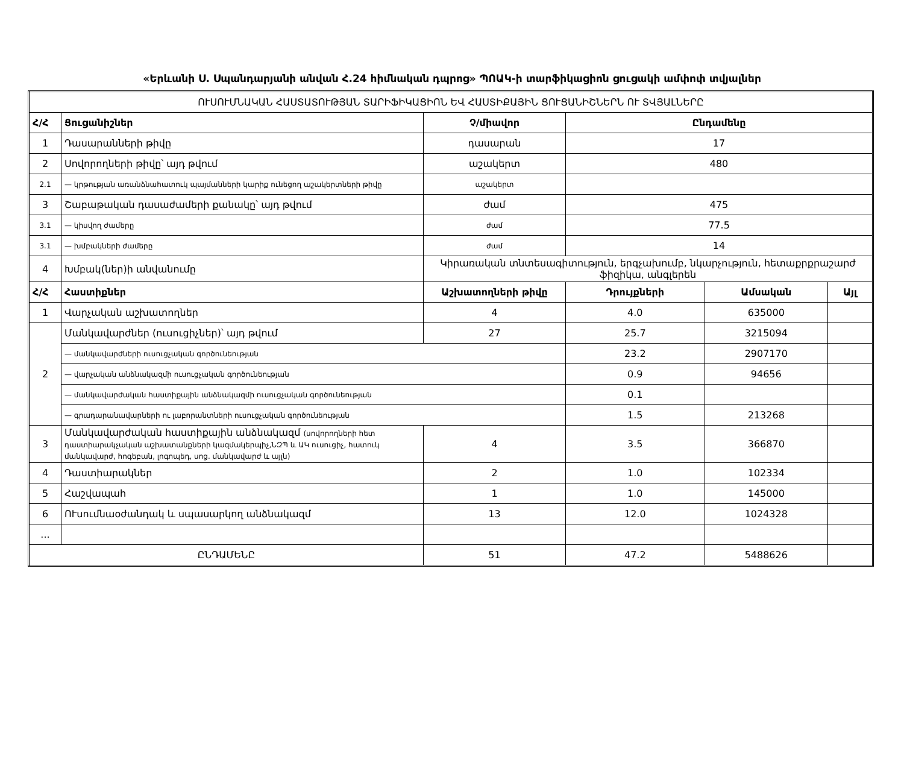«Երևանի Ս. Սպանդարյանի անվան Հ.24 հիմնական դպրոց» ՊՈԱԿ-ի տարֆիկացիոն ցուցակի ամփոփ տվյալներ
| ՈՒՍՈՒՄՆԱԿԱՆ ՀԱՍՏԱՏՈՒԹՅԱՆ ՏԱՐԻՖԻԿԱՑԻՈՆ ԵՎ ՀԱՍՏԻՔԱՅԻՆ ՑՈՒՑԱՆԻՇՆԵՐՆ ՈՒ ՏՎՅԱԼՆԵՐԸ | | | | | |
| Հ/Հ | Ցուցանիշներ | Չ/միավոր | Ընդամենը | | |
| 1 | Դասարանների թիվը | դասարան | 17 | | |
| 2 | Սովորողների թիվը՝ այդ թվում | աշակերտ | 480 | | |
| 2.1 | — կրթության առանձնահատուկ պայմանների կարիք ունեցող աշակերտների թիվը | աշակերտ | | | |
| 3 | Շաբաթական դասաժամերի քանակը՝ այդ թվում | ժամ | 475 | | |
| 3.1 | — կիսվող ժամերը | ժամ | 77.5 | | |
| 3.1 | — խմբակների ժամերը | ժամ | 14 | | |
| 4 | Խմբակ(ներ)ի անվանումը | Կիրառական տնտեսագիտություն, երգչախումբ, նկարչություն, հետաքրքրաշարժ ֆիզիկա, անգլերեն | | | |
| Հ/Հ | Հաստիքներ | Աշխատողների թիվը | Դրույքների | Ամսական | Այլ |
| 1 | Վարչական աշխատողներ | 4 | 4.0 | 635000 | |
| 2 | Մանկավարժներ (ուսուցիչներ)՝ այդ թվում | 27 | 25.7 | 3215094 | |
| | — մանկավարժների ուսուցչական գործունեության | | 23.2 | 2907170 | |
| | — վարչական անձնակազմի ուսուցչական գործունեության | | 0.9 | 94656 | |
| | — մանկավարժական հաստիքային անձնակազմի ուսուցչական գործունեության | | 0.1 | | |
| | — գրադարանավարների ու լաբորանտների ուսուցչական գործունեության | | 1.5 | 213268 | |
| 3 | Մանկավարժական հաստիքային անձնակազմ (սովորողների հետ դաստիարակչական աշխատանքների կազմակերպիչ,ՆԶՊ և ԱԿ ուսուցիչ, հատուկ մանկավարժ, հոգեբան, լոգոպեդ, սոց. մանկավարժ և այլն) | 4 | 3.5 | 366870 | |
| 4 | Դաստիարակներ | 2 | 1.0 | 102334 | |
| 5 | Հաշվապահ | 1 | 1.0 | 145000 | |
| 6 | ՈՒսումնաօժանդակ և սպասարկող անձնակազմ | 13 | 12.0 | 1024328 | |
| ... | | | | | |
| ԸՆԴԱՄԵՆԸ | | 51 | 47.2 | 5488626 | |